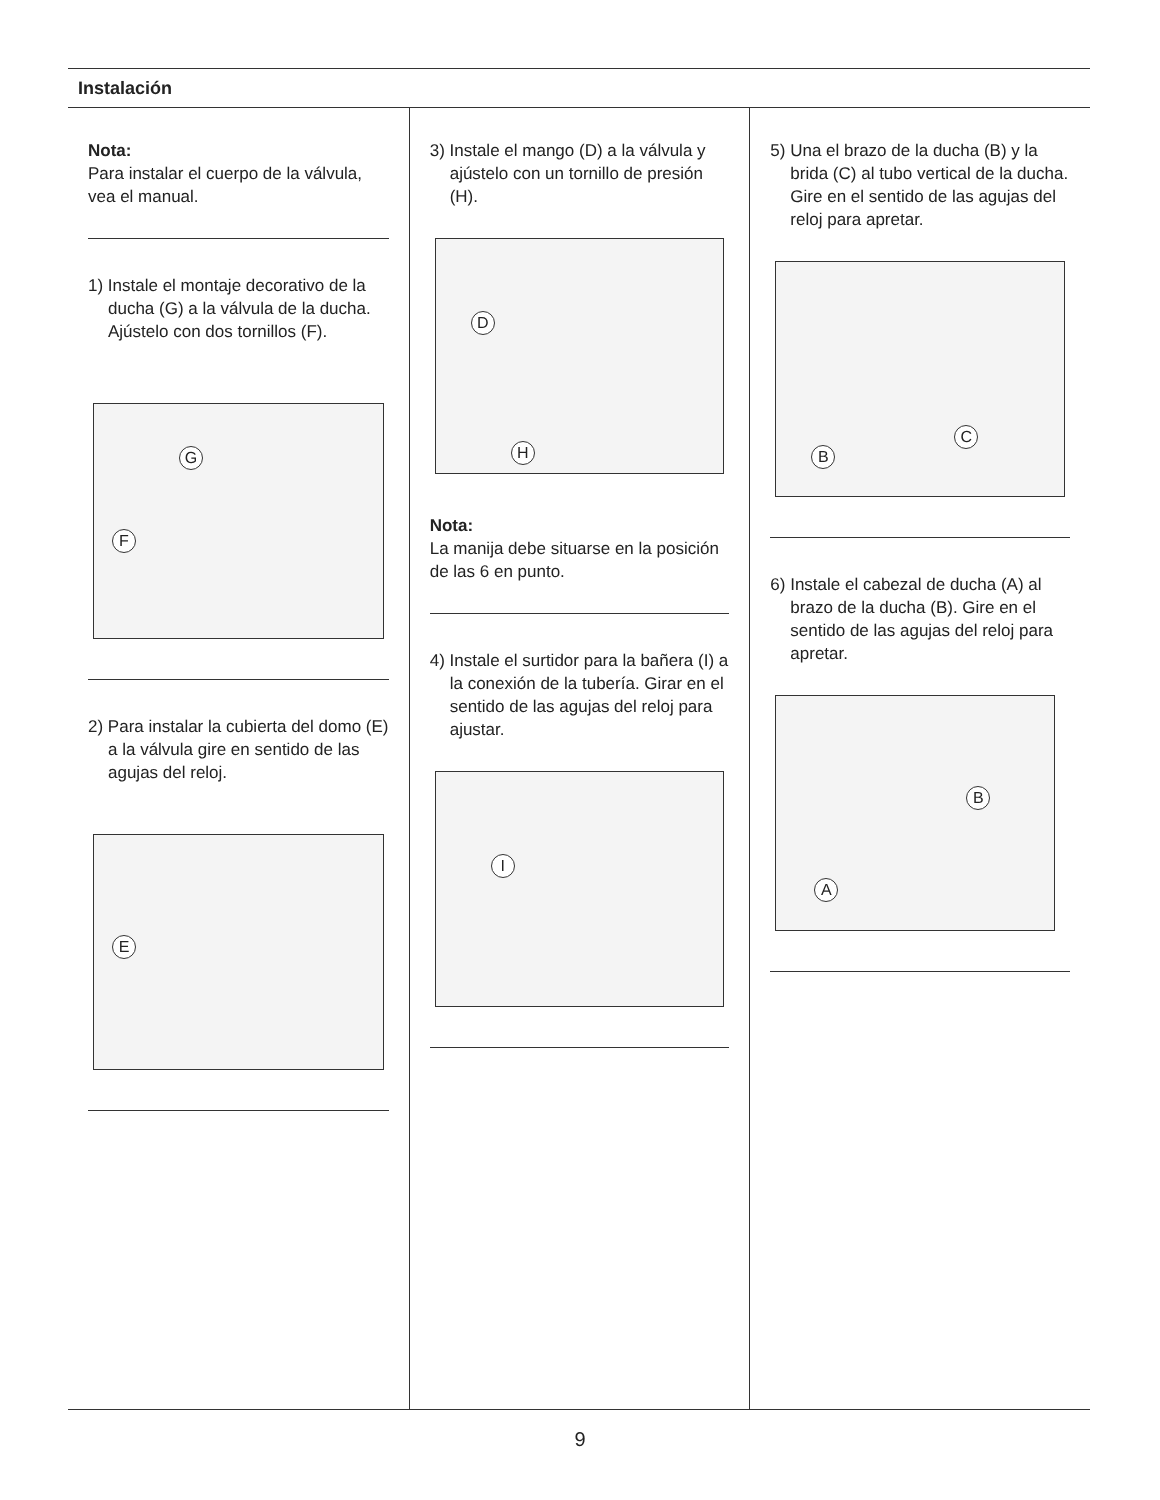Instalación
Nota:
Para instalar el cuerpo de la válvula, vea el manual.
1) Instale el montaje decorativo de la ducha (G) a la válvula de la ducha. Ajústelo con dos tornillos (F).
G
F
2) Para instalar la cubierta del domo (E) a la válvula gire en sentido de las agujas del reloj.
E
3) Instale el mango (D) a la válvula y ajústelo con un tornillo de presión (H).
D
H
Nota:
La manija debe situarse en la posición de las 6 en punto.
4) Instale el surtidor para la bañera (I) a la conexión de la tubería. Girar en el sentido de las agujas del reloj para ajustar.
I
5) Una el brazo de la ducha (B) y la brida (C) al tubo vertical de la ducha. Gire en el sentido de las agujas del reloj para apretar.
B
C
6) Instale el cabezal de ducha (A) al brazo de la ducha (B). Gire en el sentido de las agujas del reloj para apretar.
B
A
9